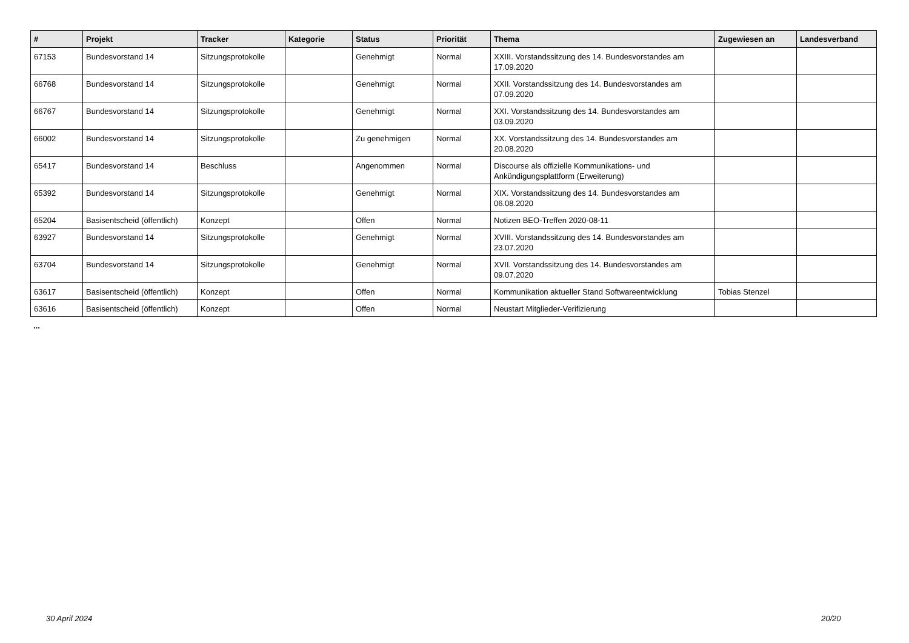| # | Projekt | Tracker | Kategorie | Status | Priorität | Thema | Zugewiesen an | Landesverband |
| --- | --- | --- | --- | --- | --- | --- | --- | --- |
| 67153 | Bundesvorstand 14 | Sitzungsprotokolle | | Genehmigt | Normal | XXIII. Vorstandssitzung des 14. Bundesvorstandes am 17.09.2020 | | |
| 66768 | Bundesvorstand 14 | Sitzungsprotokolle | | Genehmigt | Normal | XXII. Vorstandssitzung des 14. Bundesvorstandes am 07.09.2020 | | |
| 66767 | Bundesvorstand 14 | Sitzungsprotokolle | | Genehmigt | Normal | XXI. Vorstandssitzung des 14. Bundesvorstandes am 03.09.2020 | | |
| 66002 | Bundesvorstand 14 | Sitzungsprotokolle | | Zu genehmigen | Normal | XX. Vorstandssitzung des 14. Bundesvorstandes am 20.08.2020 | | |
| 65417 | Bundesvorstand 14 | Beschluss | | Angenommen | Normal | Discourse als offizielle Kommunikations- und Ankündigungsplattform (Erweiterung) | | |
| 65392 | Bundesvorstand 14 | Sitzungsprotokolle | | Genehmigt | Normal | XIX. Vorstandssitzung des 14. Bundesvorstandes am 06.08.2020 | | |
| 65204 | Basisentscheid (öffentlich) | Konzept | | Offen | Normal | Notizen BEO-Treffen 2020-08-11 | | |
| 63927 | Bundesvorstand 14 | Sitzungsprotokolle | | Genehmigt | Normal | XVIII. Vorstandssitzung des 14. Bundesvorstandes am 23.07.2020 | | |
| 63704 | Bundesvorstand 14 | Sitzungsprotokolle | | Genehmigt | Normal | XVII. Vorstandssitzung des 14. Bundesvorstandes am 09.07.2020 | | |
| 63617 | Basisentscheid (öffentlich) | Konzept | | Offen | Normal | Kommunikation aktueller Stand Softwareentwicklung | Tobias Stenzel | |
| 63616 | Basisentscheid (öffentlich) | Konzept | | Offen | Normal | Neustart Mitglieder-Verifizierung | | |
...
30 April 2024 20/20